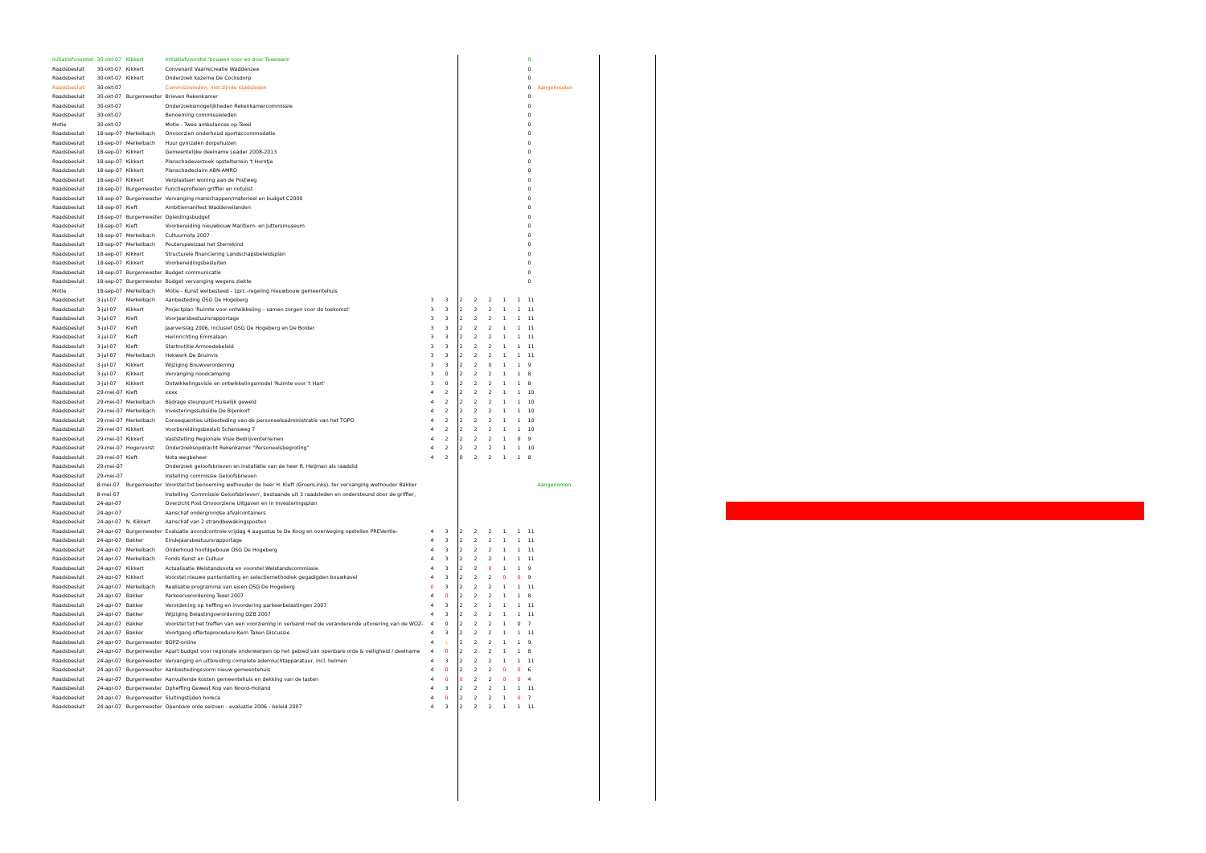| Initiatiefvoorstel | 30-okt-07 | Kikkert | Initiatiefvoorstel 'bouwen voor en door Texelaars' | | | | | | | | 0 | |
| Raadsbesluit | 30-okt-07 | Kikkert | Convenant Vaarrecreatie Waddenzee | | | | | | | | 0 | |
| Raadsbesluit | 30-okt-07 | Kikkert | Onderzoek kazerne De Cocksdorp | | | | | | | | 0 | |
| Raadsbesluit | 30-okt-07 | | Commissieleden, niet-zijnde raadsleden | | | | | | | | 0 | Aangehouden |
| Raadsbesluit | 30-okt-07 | Burgemeester | Brieven Rekenkamer | | | | | | | | 0 | |
| Raadsbesluit | 30-okt-07 | | Onderzoeksmogelijkheden Rekenkamercommissie | | | | | | | | 0 | |
| Raadsbesluit | 30-okt-07 | | Benoeming commissieleden | | | | | | | | 0 | |
| Motie | 30-okt-07 | | Motie - Twee ambulances op Texel | | | | | | | | 0 | |
| Raadsbesluit | 18-sep-07 | Merkelbach | Onvoorzien onderhoud sportaccommodatie | | | | | | | | 0 | |
| Raadsbesluit | 18-sep-07 | Merkelbach | Huur gymzalen dorpshuizen | | | | | | | | 0 | |
| Raadsbesluit | 18-sep-07 | Kikkert | Gemeentelijke deelname Leader 2008-2013 | | | | | | | | 0 | |
| Raadsbesluit | 18-sep-07 | Kikkert | Planschadeverzoek opstelterrein 't Horntje | | | | | | | | 0 | |
| Raadsbesluit | 18-sep-07 | Kikkert | Planschadeclaim ABN-AMRO | | | | | | | | 0 | |
| Raadsbesluit | 18-sep-07 | Kikkert | Verplaatsen woning aan de Postweg | | | | | | | | 0 | |
| Raadsbesluit | 18-sep-07 | Burgemeester | Functieprofielen griffier en notulist | | | | | | | | 0 | |
| Raadsbesluit | 18-sep-07 | Burgemeester | Vervanging manschappen/materieel en budget C2000 | | | | | | | | 0 | |
| Raadsbesluit | 18-sep-07 | Kieft | Ambitiemanifest Waddeneilanden | | | | | | | | 0 | |
| Raadsbesluit | 18-sep-07 | Burgemeester | Opleidingsbudget | | | | | | | | 0 | |
| Raadsbesluit | 18-sep-07 | Kieft | Voorbereiding nieuwbouw Maritiem- en Juttersmuseum | | | | | | | | 0 | |
| Raadsbesluit | 18-sep-07 | Merkelbach | Cultuurnota 2007 | | | | | | | | 0 | |
| Raadsbesluit | 18-sep-07 | Merkelbach | Peuterspeelzaal het Sterrekind | | | | | | | | 0 | |
| Raadsbesluit | 18-sep-07 | Kikkert | Structurele financiering Landschapsbeleidsplan | | | | | | | | 0 | |
| Raadsbesluit | 18-sep-07 | Kikkert | Voorbereidingsbesluiten | | | | | | | | 0 | |
| Raadsbesluit | 18-sep-07 | Burgemeester | Budget communicatie | | | | | | | | 0 | |
| Raadsbesluit | 18-sep-07 | Burgemeester | Budget vervanging wegens ziekte | | | | | | | | 0 | |
| Motie | 18-sep-07 | Merkelbach | Motie - Kunst welbesteed - 1prc.-regeling nieuwbouw gemeentehuis | | | | | | | | | |
| Raadsbesluit | 3-jul-07 | Merkelbach | Aanbesteding OSG De Hogeberg | 3 | 3 | 2 | 2 | 2 | 1 | 1 | 11 | |
| Raadsbesluit | 3-jul-07 | Kikkert | Projectplan 'Ruimte voor ontwikkeling – samen zorgen voor de toekomst' | 3 | 3 | 2 | 2 | 2 | 1 | 1 | 11 | |
| Raadsbesluit | 3-jul-07 | Kieft | Voorjaarsbestuursrapportage | 3 | 3 | 2 | 2 | 2 | 1 | 1 | 11 | |
| Raadsbesluit | 3-jul-07 | Kieft | Jaarverslag 2006, inclusief OSG De Hogeberg en De Bolder | 3 | 3 | 2 | 2 | 2 | 1 | 1 | 11 | |
| Raadsbesluit | 3-jul-07 | Kieft | Herinrichting Emmalaan | 3 | 3 | 2 | 2 | 2 | 1 | 1 | 11 | |
| Raadsbesluit | 3-jul-07 | Kieft | Startnotitie Armoedebeleid | 3 | 3 | 2 | 2 | 2 | 1 | 1 | 11 | |
| Raadsbesluit | 3-jul-07 | Merkelbach | Hekwerk De Bruinvis | 3 | 3 | 2 | 2 | 2 | 1 | 1 | 11 | |
| Raadsbesluit | 3-jul-07 | Kikkert | Wijziging Bouwverordening | 3 | 3 | 2 | 2 | 0 | 1 | 1 | 9 | |
| Raadsbesluit | 3-jul-07 | Kikkert | Vervanging noodcamping | 3 | 0 | 2 | 2 | 2 | 1 | 1 | 8 | |
| Raadsbesluit | 3-jul-07 | Kikkert | Ontwikkelingsvisie en ontwikkelingsmodel 'Ruimte voor 't Hart' | 3 | 0 | 2 | 2 | 2 | 1 | 1 | 8 | |
| Raadsbesluit | 29-mei-07 | Kieft | xxxx | 4 | 2 | 2 | 2 | 2 | 1 | 1 | 10 | |
| Raadsbesluit | 29-mei-07 | Merkelbach | Bijdrage steunpunt Huiselijk geweld | 4 | 2 | 2 | 2 | 2 | 1 | 1 | 10 | |
| Raadsbesluit | 29-mei-07 | Merkelbach | Investeringssubsidie De Bijenkorf | 4 | 2 | 2 | 2 | 2 | 1 | 1 | 10 | |
| Raadsbesluit | 29-mei-07 | Merkelbach | Consequenties uitbesteding van de personeelsadministratie van het TOPO | 4 | 2 | 2 | 2 | 2 | 1 | 1 | 10 | |
| Raadsbesluit | 29-mei-07 | Kikkert | Voorbereidingsbesluit Schansweg 7 | 4 | 2 | 2 | 2 | 2 | 1 | 1 | 10 | |
| Raadsbesluit | 29-mei-07 | Kikkert | Vaststelling Regionale Visie Bedrijventerreinen | 4 | 2 | 2 | 2 | 2 | 1 | 0 | 9 | |
| Raadsbesluit | 29-mei-07 | Hogervorst | Onderzoeksopdracht Rekenkamer "Personeelsbegroting" | 4 | 2 | 2 | 2 | 2 | 1 | 1 | 10 | |
| Raadsbesluit | 29-mei-07 | Kieft | Nota wegbeheer | 4 | 2 | 0 | 2 | 2 | 1 | 1 | 8 | |
| Raadsbesluit | 29-mei-07 | | Onderzoek geloofsbrieven en installatie van de heer R. Heijman als raadslid | | | | | | | | | |
| Raadsbesluit | 29-mei-07 | | Instelling commissie Geloofsbrieven | | | | | | | | | |
| Raadsbesluit | 8-mei-07 | Burgemeester | Voorstel tot benoeming wethouder de heer H. Kieft (GroenLinks), ter vervanging wethouder Bakker | | | | | | | | | Aangenomen |
| Raadsbesluit | 8-mei-07 | | Instelling 'Commissie Geloofsbrieven', bestaande uit 3 raadsleden en ondersteund door de griffier, | | | | | | | | | |
| Raadsbesluit | 24-apr-07 | | Overzicht Post Onvoorziene Uitgaven en in Investeringsplan | | | | | | | | | |
| Raadsbesluit | 24-apr-07 | | Aanschaf ondergrondse afvalcontainers | | | | | | | | | |
| Raadsbesluit | 24-apr-07 | N. Kikkert | Aanschaf van 2 strandbewakingsposten | | | | | | | | | |
| Raadsbesluit | 24-apr-07 | Burgemeester | Evaluatie avondcontrole vrijdag 4 augustus te De Koog en overweging opstellen PREVentie- | 4 | 3 | 2 | 2 | 2 | 1 | 1 | 11 | |
| Raadsbesluit | 24-apr-07 | Bakker | Eindejaarsbestuursrapportage | 4 | 3 | 2 | 2 | 2 | 1 | 1 | 11 | |
| Raadsbesluit | 24-apr-07 | Merkelbach | Onderhoud hoofdgebouw OSG De Hogeberg | 4 | 3 | 2 | 2 | 2 | 1 | 1 | 11 | |
| Raadsbesluit | 24-apr-07 | Merkelbach | Fonds Kunst en Cultuur | 4 | 3 | 2 | 2 | 2 | 1 | 1 | 11 | |
| Raadsbesluit | 24-apr-07 | Kikkert | Actualisatie Welstandsnota en voorstel Welstandscommissie | 4 | 3 | 2 | 2 | 0 | 1 | 1 | 9 | |
| Raadsbesluit | 24-apr-07 | Kikkert | Voorstel nieuwe puntentelling en selectiemethodiek gegadigden bouwkavel | 4 | 3 | 2 | 2 | 2 | 0 | 0 | 9 | |
| Raadsbesluit | 24-apr-07 | Merkelbach | Realisatie programma van eisen OSG De Hogeberg | 0 | 3 | 2 | 2 | 2 | 1 | 1 | 11 | |
| Raadsbesluit | 24-apr-07 | Bakker | Parkeerverordening Texel 2007 | 4 | 0 | 2 | 2 | 2 | 1 | 1 | 8 | |
| Raadsbesluit | 24-apr-07 | Bakker | Verordening op heffing en invordering parkeerbelastingen 2007 | 4 | 3 | 2 | 2 | 2 | 1 | 1 | 11 | |
| Raadsbesluit | 24-apr-07 | Bakker | Wijziging Belastingverordening OZB 2007 | 4 | 3 | 2 | 2 | 2 | 1 | 1 | 11 | |
| Raadsbesluit | 24-apr-07 | Bakker | Voorstel tot het treffen van een voorziening in verband met de veranderende uitvoering van de WOZ- | 4 | 0 | 2 | 2 | 2 | 1 | 0 | 7 | |
| Raadsbesluit | 24-apr-07 | Bakker | Voortgang offerteprocedure Kern Taken Discussie | 4 | 3 | 2 | 2 | 2 | 1 | 1 | 11 | |
| Raadsbesluit | 24-apr-07 | Burgemeester | BOPZ-online | 4 | 1 | 2 | 2 | 2 | 1 | 1 | 9 | |
| Raadsbesluit | 24-apr-07 | Burgemeester | Apart budget voor regionale onderwerpen op het gebied van openbare orde & veiligheid / deelname | 4 | 0 | 2 | 2 | 2 | 1 | 1 | 8 | |
| Raadsbesluit | 24-apr-07 | Burgemeester | Vervanging en uitbreiding complete ademluchtapparatuur, incl. helmen | 4 | 3 | 2 | 2 | 2 | 1 | 1 | 11 | |
| Raadsbesluit | 24-apr-07 | Burgemeester | Aanbestedingsvorm nieuw gemeentehuis | 4 | 0 | 2 | 2 | 2 | 0 | 0 | 6 | |
| Raadsbesluit | 24-apr-07 | Burgemeester | Aanvullende kosten gemeentehuis en dekking van de lasten | 4 | 0 | 0 | 2 | 2 | 0 | 0 | 4 | |
| Raadsbesluit | 24-apr-07 | Burgemeester | Opheffing Gewest Kop van Noord-Holland | 4 | 3 | 2 | 2 | 2 | 1 | 1 | 11 | |
| Raadsbesluit | 24-apr-07 | Burgemeester | Sluitingstijden horeca | 4 | 0 | 2 | 2 | 2 | 1 | 0 | 7 | |
| Raadsbesluit | 24-apr-07 | Burgemeester | Openbare orde seizoen - evaluatie 2006 - beleid 2007 | 4 | 3 | 2 | 2 | 2 | 1 | 1 | 11 | |